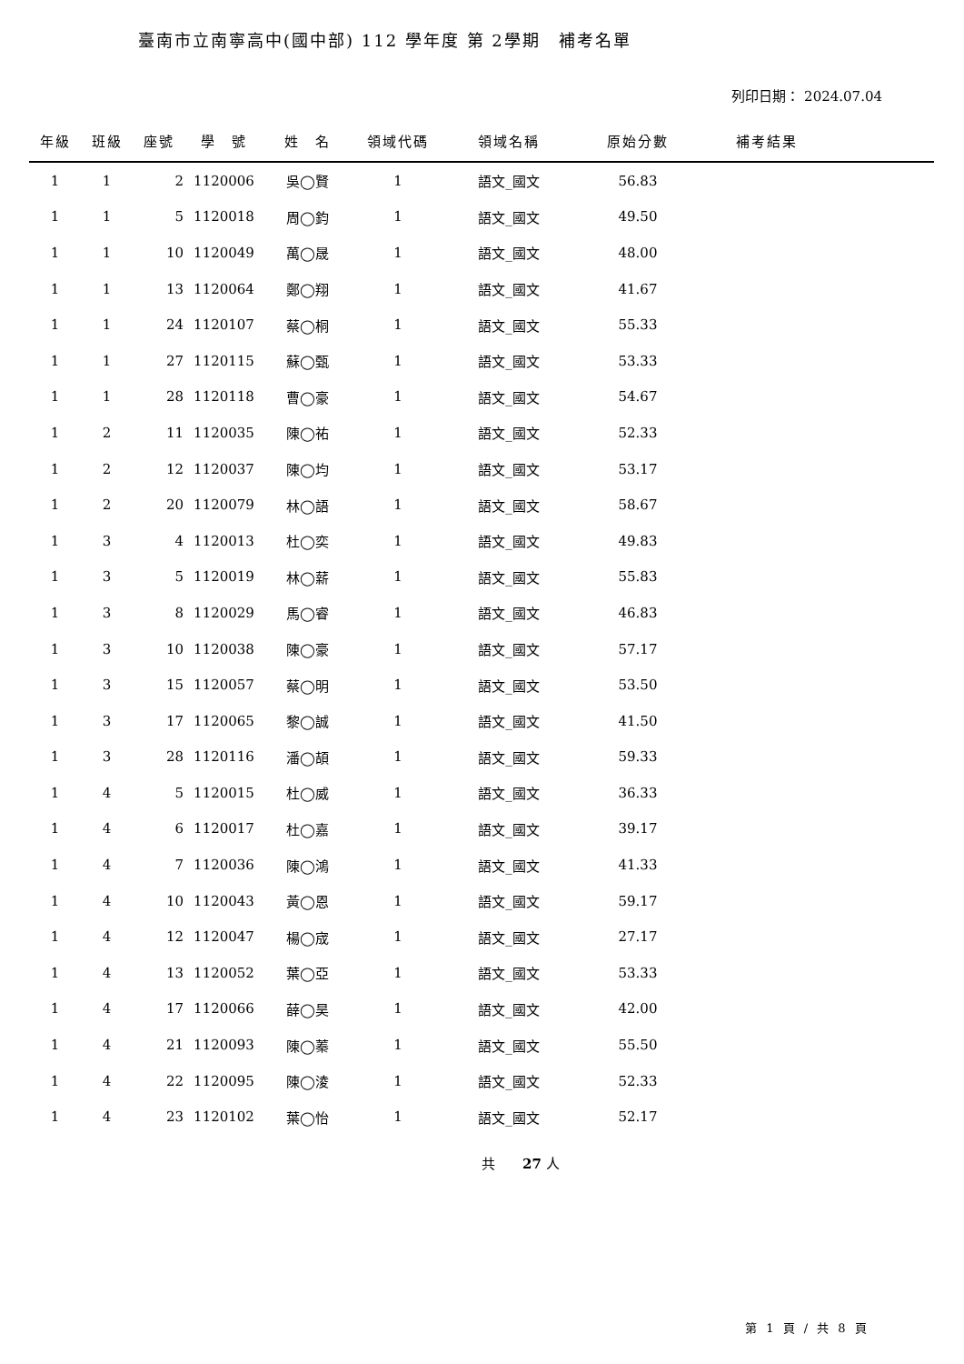臺南市立南寧高中(國中部) 112 學年度 第 2學期　補考名單
列印日期： 2024.07.04
| 年級 | 班級 | 座號 | 學 號 | 姓 名 | 領域代碼 | 領域名稱 | 原始分數 | 補考結果 | |
| --- | --- | --- | --- | --- | --- | --- | --- | --- | --- |
| 1 | 1 | 2 | 1120006 | 吳◯賢 | 1 | 語文_國文 | 56.83 | | |
| 1 | 1 | 5 | 1120018 | 周◯鈞 | 1 | 語文_國文 | 49.50 | | |
| 1 | 1 | 10 | 1120049 | 萬◯晟 | 1 | 語文_國文 | 48.00 | | |
| 1 | 1 | 13 | 1120064 | 鄭◯翔 | 1 | 語文_國文 | 41.67 | | |
| 1 | 1 | 24 | 1120107 | 蔡◯桐 | 1 | 語文_國文 | 55.33 | | |
| 1 | 1 | 27 | 1120115 | 蘇◯甄 | 1 | 語文_國文 | 53.33 | | |
| 1 | 1 | 28 | 1120118 | 曹◯豪 | 1 | 語文_國文 | 54.67 | | |
| 1 | 2 | 11 | 1120035 | 陳◯祐 | 1 | 語文_國文 | 52.33 | | |
| 1 | 2 | 12 | 1120037 | 陳◯均 | 1 | 語文_國文 | 53.17 | | |
| 1 | 2 | 20 | 1120079 | 林◯語 | 1 | 語文_國文 | 58.67 | | |
| 1 | 3 | 4 | 1120013 | 杜◯奕 | 1 | 語文_國文 | 49.83 | | |
| 1 | 3 | 5 | 1120019 | 林◯薪 | 1 | 語文_國文 | 55.83 | | |
| 1 | 3 | 8 | 1120029 | 馬◯睿 | 1 | 語文_國文 | 46.83 | | |
| 1 | 3 | 10 | 1120038 | 陳◯豪 | 1 | 語文_國文 | 57.17 | | |
| 1 | 3 | 15 | 1120057 | 蔡◯明 | 1 | 語文_國文 | 53.50 | | |
| 1 | 3 | 17 | 1120065 | 黎◯誠 | 1 | 語文_國文 | 41.50 | | |
| 1 | 3 | 28 | 1120116 | 潘◯頡 | 1 | 語文_國文 | 59.33 | | |
| 1 | 4 | 5 | 1120015 | 杜◯威 | 1 | 語文_國文 | 36.33 | | |
| 1 | 4 | 6 | 1120017 | 杜◯嘉 | 1 | 語文_國文 | 39.17 | | |
| 1 | 4 | 7 | 1120036 | 陳◯鴻 | 1 | 語文_國文 | 41.33 | | |
| 1 | 4 | 10 | 1120043 | 黃◯恩 | 1 | 語文_國文 | 59.17 | | |
| 1 | 4 | 12 | 1120047 | 楊◯宬 | 1 | 語文_國文 | 27.17 | | |
| 1 | 4 | 13 | 1120052 | 葉◯亞 | 1 | 語文_國文 | 53.33 | | |
| 1 | 4 | 17 | 1120066 | 薛◯昊 | 1 | 語文_國文 | 42.00 | | |
| 1 | 4 | 21 | 1120093 | 陳◯蓁 | 1 | 語文_國文 | 55.50 | | |
| 1 | 4 | 22 | 1120095 | 陳◯淩 | 1 | 語文_國文 | 52.33 | | |
| 1 | 4 | 23 | 1120102 | 葉◯怡 | 1 | 語文_國文 | 52.17 | | |
共　　27 人
第 1 頁 / 共 8 頁